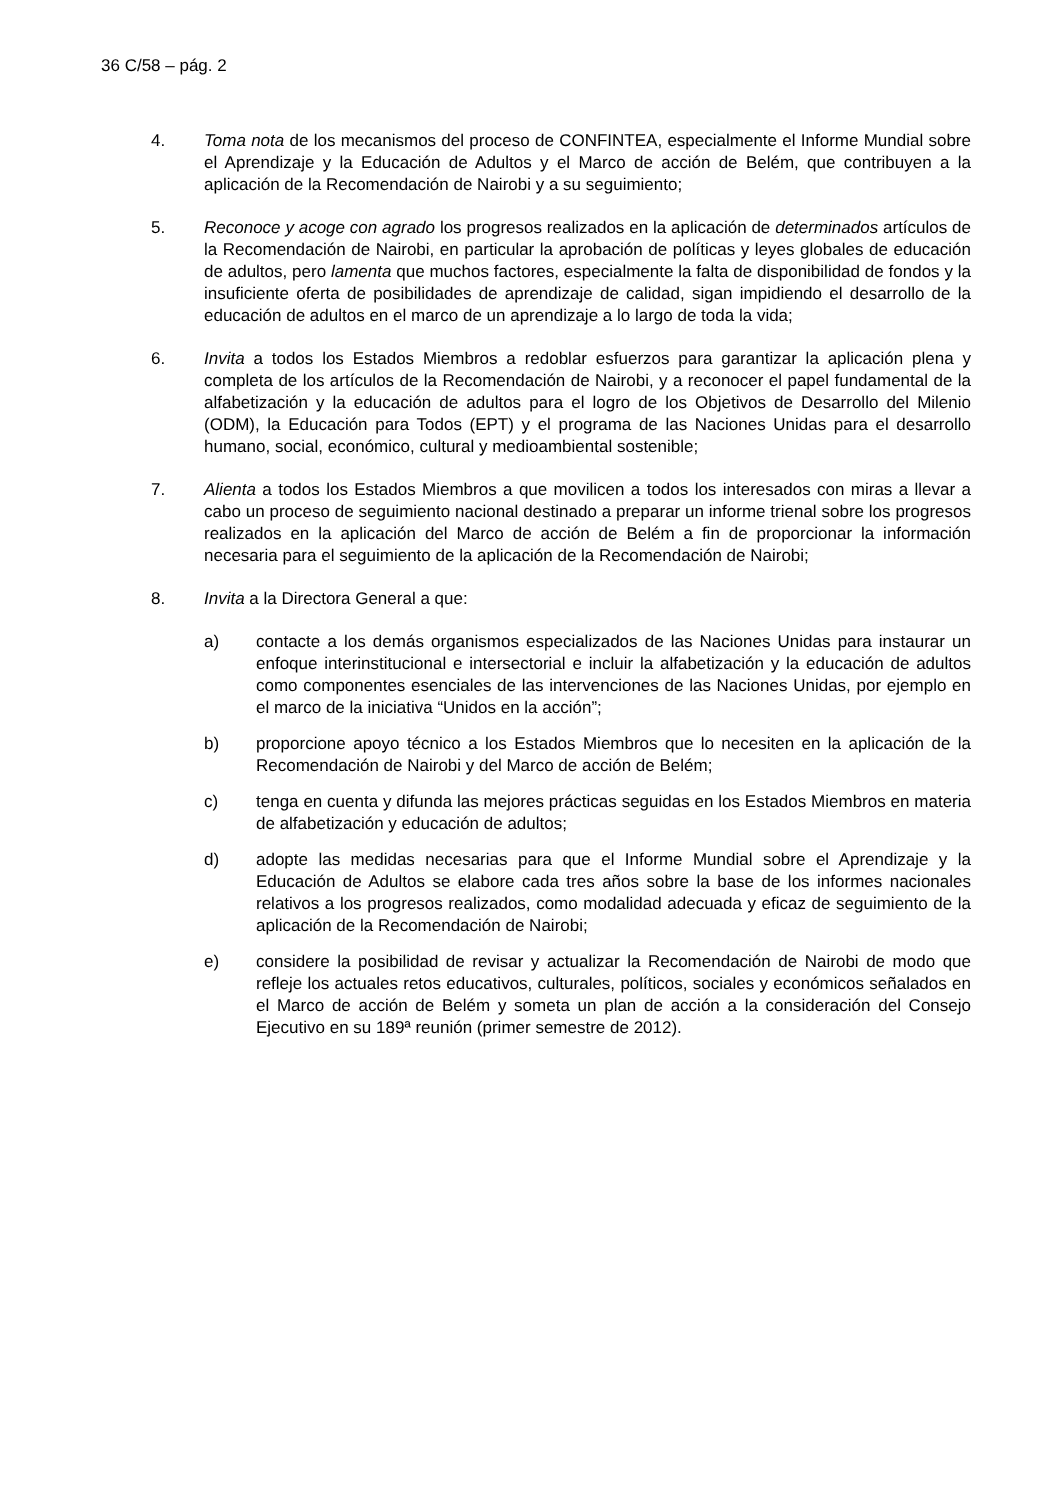36 C/58 – pág. 2
4. Toma nota de los mecanismos del proceso de CONFINTEA, especialmente el Informe Mundial sobre el Aprendizaje y la Educación de Adultos y el Marco de acción de Belém, que contribuyen a la aplicación de la Recomendación de Nairobi y a su seguimiento;
5. Reconoce y acoge con agrado los progresos realizados en la aplicación de determinados artículos de la Recomendación de Nairobi, en particular la aprobación de políticas y leyes globales de educación de adultos, pero lamenta que muchos factores, especialmente la falta de disponibilidad de fondos y la insuficiente oferta de posibilidades de aprendizaje de calidad, sigan impidiendo el desarrollo de la educación de adultos en el marco de un aprendizaje a lo largo de toda la vida;
6. Invita a todos los Estados Miembros a redoblar esfuerzos para garantizar la aplicación plena y completa de los artículos de la Recomendación de Nairobi, y a reconocer el papel fundamental de la alfabetización y la educación de adultos para el logro de los Objetivos de Desarrollo del Milenio (ODM), la Educación para Todos (EPT) y el programa de las Naciones Unidas para el desarrollo humano, social, económico, cultural y medioambiental sostenible;
7. Alienta a todos los Estados Miembros a que movilicen a todos los interesados con miras a llevar a cabo un proceso de seguimiento nacional destinado a preparar un informe trienal sobre los progresos realizados en la aplicación del Marco de acción de Belém a fin de proporcionar la información necesaria para el seguimiento de la aplicación de la Recomendación de Nairobi;
8. Invita a la Directora General a que:
a) contacte a los demás organismos especializados de las Naciones Unidas para instaurar un enfoque interinstitucional e intersectorial e incluir la alfabetización y la educación de adultos como componentes esenciales de las intervenciones de las Naciones Unidas, por ejemplo en el marco de la iniciativa “Unidos en la acción”;
b) proporcione apoyo técnico a los Estados Miembros que lo necesiten en la aplicación de la Recomendación de Nairobi y del Marco de acción de Belém;
c) tenga en cuenta y difunda las mejores prácticas seguidas en los Estados Miembros en materia de alfabetización y educación de adultos;
d) adopte las medidas necesarias para que el Informe Mundial sobre el Aprendizaje y la Educación de Adultos se elabore cada tres años sobre la base de los informes nacionales relativos a los progresos realizados, como modalidad adecuada y eficaz de seguimiento de la aplicación de la Recomendación de Nairobi;
e) considere la posibilidad de revisar y actualizar la Recomendación de Nairobi de modo que refleje los actuales retos educativos, culturales, políticos, sociales y económicos señalados en el Marco de acción de Belém y someta un plan de acción a la consideración del Consejo Ejecutivo en su 189ª reunión (primer semestre de 2012).